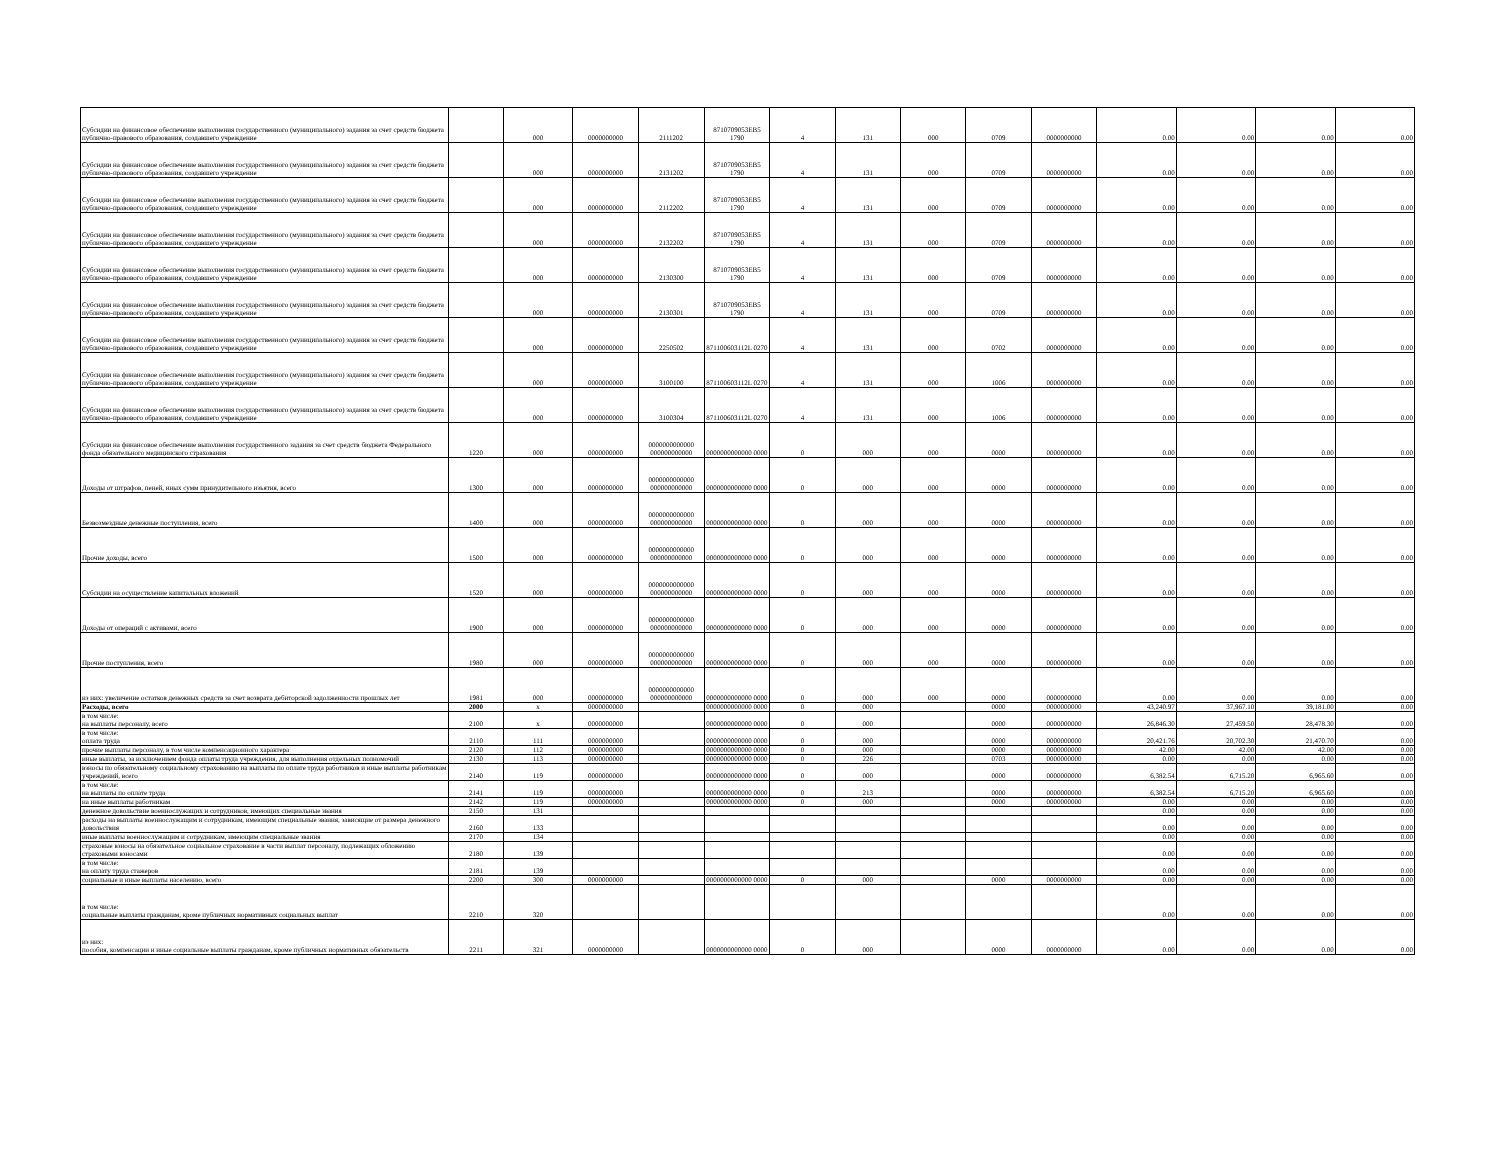| Субсидии на финансовое обеспечение выполнения государственного (муниципального) задания за счет средств бюджета публично-правового образования, создавшего учреждение | | 000 | 0000000000 | 2111202 | 8710709053EB5 1790 | 4 | 131 | 000 | 0709 | 0000000000 | 0.00 | 0.00 | 0.00 | 0.00 |
| Субсидии на финансовое обеспечение выполнения государственного (муниципального) задания за счет средств бюджета публично-правового образования, создавшего учреждение | | 000 | 0000000000 | 2131202 | 8710709053EB5 1790 | 4 | 131 | 000 | 0709 | 0000000000 | 0.00 | 0.00 | 0.00 | 0.00 |
| Субсидии на финансовое обеспечение выполнения государственного (муниципального) задания за счет средств бюджета публично-правового образования, создавшего учреждение | | 000 | 0000000000 | 2112202 | 8710709053EB5 1790 | 4 | 131 | 000 | 0709 | 0000000000 | 0.00 | 0.00 | 0.00 | 0.00 |
| Субсидии на финансовое обеспечение выполнения государственного (муниципального) задания за счет средств бюджета публично-правового образования, создавшего учреждение | | 000 | 0000000000 | 2132202 | 8710709053EB5 1790 | 4 | 131 | 000 | 0709 | 0000000000 | 0.00 | 0.00 | 0.00 | 0.00 |
| Субсидии на финансовое обеспечение выполнения государственного (муниципального) задания за счет средств бюджета публично-правового образования, создавшего учреждение | | 000 | 0000000000 | 2130300 | 8710709053EB5 1790 | 4 | 131 | 000 | 0709 | 0000000000 | 0.00 | 0.00 | 0.00 | 0.00 |
| Субсидии на финансовое обеспечение выполнения государственного (муниципального) задания за счет средств бюджета публично-правового образования, создавшего учреждение | | 000 | 0000000000 | 2130301 | 8710709053EB5 1790 | 4 | 131 | 000 | 0709 | 0000000000 | 0.00 | 0.00 | 0.00 | 0.00 |
| Субсидии на финансовое обеспечение выполнения государственного (муниципального) задания за счет средств бюджета публично-правового образования, создавшего учреждение | | 000 | 0000000000 | 2250502 | 871100603112L 0270 | 4 | 131 | 000 | 0702 | 0000000000 | 0.00 | 0.00 | 0.00 | 0.00 |
| Субсидии на финансовое обеспечение выполнения государственного (муниципального) задания за счет средств бюджета публично-правового образования, создавшего учреждение | | 000 | 0000000000 | 3100100 | 871100603112L 0270 | 4 | 131 | 000 | 1006 | 0000000000 | 0.00 | 0.00 | 0.00 | 0.00 |
| Субсидии на финансовое обеспечение выполнения государственного (муниципального) задания за счет средств бюджета публично-правового образования, создавшего учреждение | | 000 | 0000000000 | 3100304 | 871100603112L 0270 | 4 | 131 | 000 | 1006 | 0000000000 | 0.00 | 0.00 | 0.00 | 0.00 |
| Субсидии на финансовое обеспечение выполнения государственного задания за счет средств бюджета Федерального фонда обязательного медицинского страхования | 1220 | 000 | 0000000000 | 0000000000000 000000000000 | 0000000000000 0000 | 0 | 000 | 000 | 0000 | 0000000000 | 0.00 | 0.00 | 0.00 | 0.00 |
| Доходы от штрафов, пеней, иных сумм принудительного изъятия, всего | 1300 | 000 | 0000000000 | 0000000000000 000000000000 | 0000000000000 0000 | 0 | 000 | 000 | 0000 | 0000000000 | 0.00 | 0.00 | 0.00 | 0.00 |
| Безвозмездные денежные поступления, всего | 1400 | 000 | 0000000000 | 0000000000000 000000000000 | 0000000000000 0000 | 0 | 000 | 000 | 0000 | 0000000000 | 0.00 | 0.00 | 0.00 | 0.00 |
| Прочие доходы, всего | 1500 | 000 | 0000000000 | 0000000000000 000000000000 | 0000000000000 0000 | 0 | 000 | 000 | 0000 | 0000000000 | 0.00 | 0.00 | 0.00 | 0.00 |
| Субсидии на осуществление капитальных вложений | 1520 | 000 | 0000000000 | 0000000000000 000000000000 | 0000000000000 0000 | 0 | 000 | 000 | 0000 | 0000000000 | 0.00 | 0.00 | 0.00 | 0.00 |
| Доходы от операций с активами, всего | 1900 | 000 | 0000000000 | 0000000000000 000000000000 | 0000000000000 0000 | 0 | 000 | 000 | 0000 | 0000000000 | 0.00 | 0.00 | 0.00 | 0.00 |
| Прочие поступления, всего | 1980 | 000 | 0000000000 | 0000000000000 000000000000 | 0000000000000 0000 | 0 | 000 | 000 | 0000 | 0000000000 | 0.00 | 0.00 | 0.00 | 0.00 |
| из них: увеличение остатков денежных средств за счет возврата дебиторской задолженности прошлых лет | 1981 | 000 | 0000000000 | 0000000000000 000000000000 | 0000000000000 0000 | 0 | 000 | 000 | 0000 | 0000000000 | 0.00 | 0.00 | 0.00 | 0.00 |
| Расходы, всего | 2000 | x | 0000000000 | | 0000000000000 0000 | 0 | 000 | | 0000 | 0000000000 | 43,240.97 | 37,967.10 | 39,181.00 | 0.00 |
| в том числе: на выплаты персоналу, всего | 2100 | x | 0000000000 | | 0000000000000 0000 | 0 | 000 | | 0000 | 0000000000 | 26,846.30 | 27,459.50 | 28,478.30 | 0.00 |
| в том числе: оплата труда | 2110 | 111 | 0000000000 | | 0000000000000 0000 | 0 | 000 | | 0000 | 0000000000 | 20,421.76 | 20,702.30 | 21,470.70 | 0.00 |
| прочие выплаты персоналу, в том числе компенсационного характера | 2120 | 112 | 0000000000 | | 0000000000000 0000 | 0 | 000 | | 0000 | 0000000000 | 42.00 | 42.00 | 42.00 | 0.00 |
| иные выплаты, за исключением фонда оплаты труда учреждения, для выполнения отдельных полномочий | 2130 | 113 | 0000000000 | | 0000000000000 0000 | 0 | 226 | | 0703 | 0000000000 | 0.00 | 0.00 | 0.00 | 0.00 |
| взносы по обязательному социальному страхованию на выплаты по оплате труда работников и иные выплаты работникам учреждений, всего | 2140 | 119 | 0000000000 | | 0000000000000 0000 | 0 | 000 | | 0000 | 0000000000 | 6,382.54 | 6,715.20 | 6,965.60 | 0.00 |
| в том числе: на выплаты по оплате труда | 2141 | 119 | 0000000000 | | 0000000000000 0000 | 0 | 213 | | 0000 | 0000000000 | 6,382.54 | 6,715.20 | 6,965.60 | 0.00 |
| на иные выплаты работникам | 2142 | 119 | 0000000000 | | 0000000000000 0000 | 0 | 000 | | 0000 | 0000000000 | 0.00 | 0.00 | 0.00 | 0.00 |
| денежное довольствие военнослужащих и сотрудников, имеющих специальные звания | 2150 | 131 | | | | | | | | | 0.00 | 0.00 | 0.00 | 0.00 |
| расходы на выплаты военнослужащим и сотрудникам, имеющим специальные звания, зависящие от размера денежного довольствия | 2160 | 133 | | | | | | | | | 0.00 | 0.00 | 0.00 | 0.00 |
| иные выплаты военнослужащим и сотрудникам, имеющим специальные звания | 2170 | 134 | | | | | | | | | 0.00 | 0.00 | 0.00 | 0.00 |
| страховые взносы на обязательное социальное страхование в части выплат персоналу, подлежащих обложению страховыми взносами | 2180 | 139 | | | | | | | | | 0.00 | 0.00 | 0.00 | 0.00 |
| в том числе: на оплату труда стажеров | 2181 | 139 | | | | | | | | | 0.00 | 0.00 | 0.00 | 0.00 |
| социальные и иные выплаты населению, всего | 2200 | 300 | 0000000000 | | 0000000000000 0000 | 0 | 000 | | 0000 | 0000000000 | 0.00 | 0.00 | 0.00 | 0.00 |
| в том числе: социальные выплаты гражданам, кроме публичных нормативных социальных выплат | 2210 | 320 | | | | | | | | | 0.00 | 0.00 | 0.00 | 0.00 |
| из них: пособия, компенсации и иные социальные выплаты гражданам, кроме публичных нормативных обязательств | 2211 | 321 | 0000000000 | | 0000000000000 0000 | 0 | 000 | | 0000 | 0000000000 | 0.00 | 0.00 | 0.00 | 0.00 |